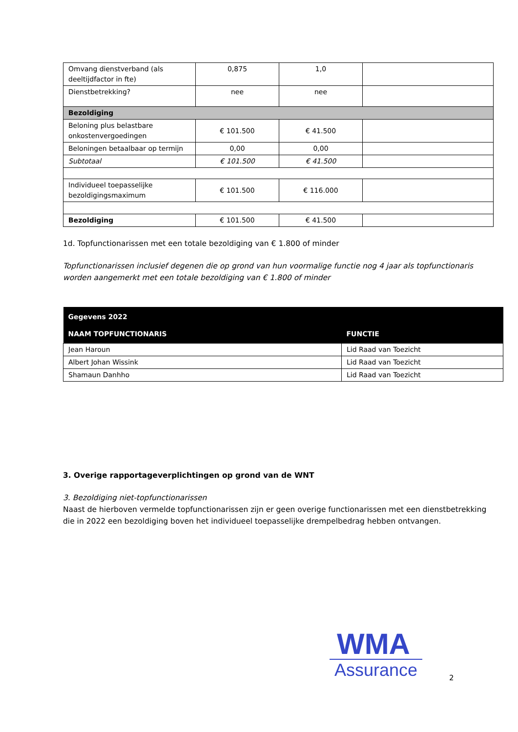| Omvang dienstverband (als deeltijdfactor in fte) | 0,875 | 1,0 | |
| Dienstbetrekking? | nee | nee | |
| Bezoldiging | | | |
| Beloning plus belastbare onkostenvergoedingen | € 101.500 | € 41.500 | |
| Beloningen betaalbaar op termijn | 0,00 | 0,00 | |
| Subtotaal | € 101.500 | € 41.500 | |
| Individueel toepasselijke bezoldigingsmaximum | € 101.500 | € 116.000 | |
| Bezoldiging | € 101.500 | € 41.500 | |
1d. Topfunctionarissen met een totale bezoldiging van € 1.800 of minder
Topfunctionarissen inclusief degenen die op grond van hun voormalige functie nog 4 jaar als topfunctionaris worden aangemerkt met een totale bezoldiging van € 1.800 of minder
| Gegevens 2022 | |
| --- | --- |
| NAAM TOPFUNCTIONARIS | FUNCTIE |
| Jean Haroun | Lid Raad van Toezicht |
| Albert Johan Wissink | Lid Raad van Toezicht |
| Shamaun Danhho | Lid Raad van Toezicht |
3. Overige rapportageverplichtingen op grond van de WNT
3. Bezoldiging niet-topfunctionarissen
Naast de hierboven vermelde topfunctionarissen zijn er geen overige functionarissen met een dienstbetrekking die in 2022 een bezoldiging boven het individueel toepasselijke drempelbedrag hebben ontvangen.
WMA
Assurance
2